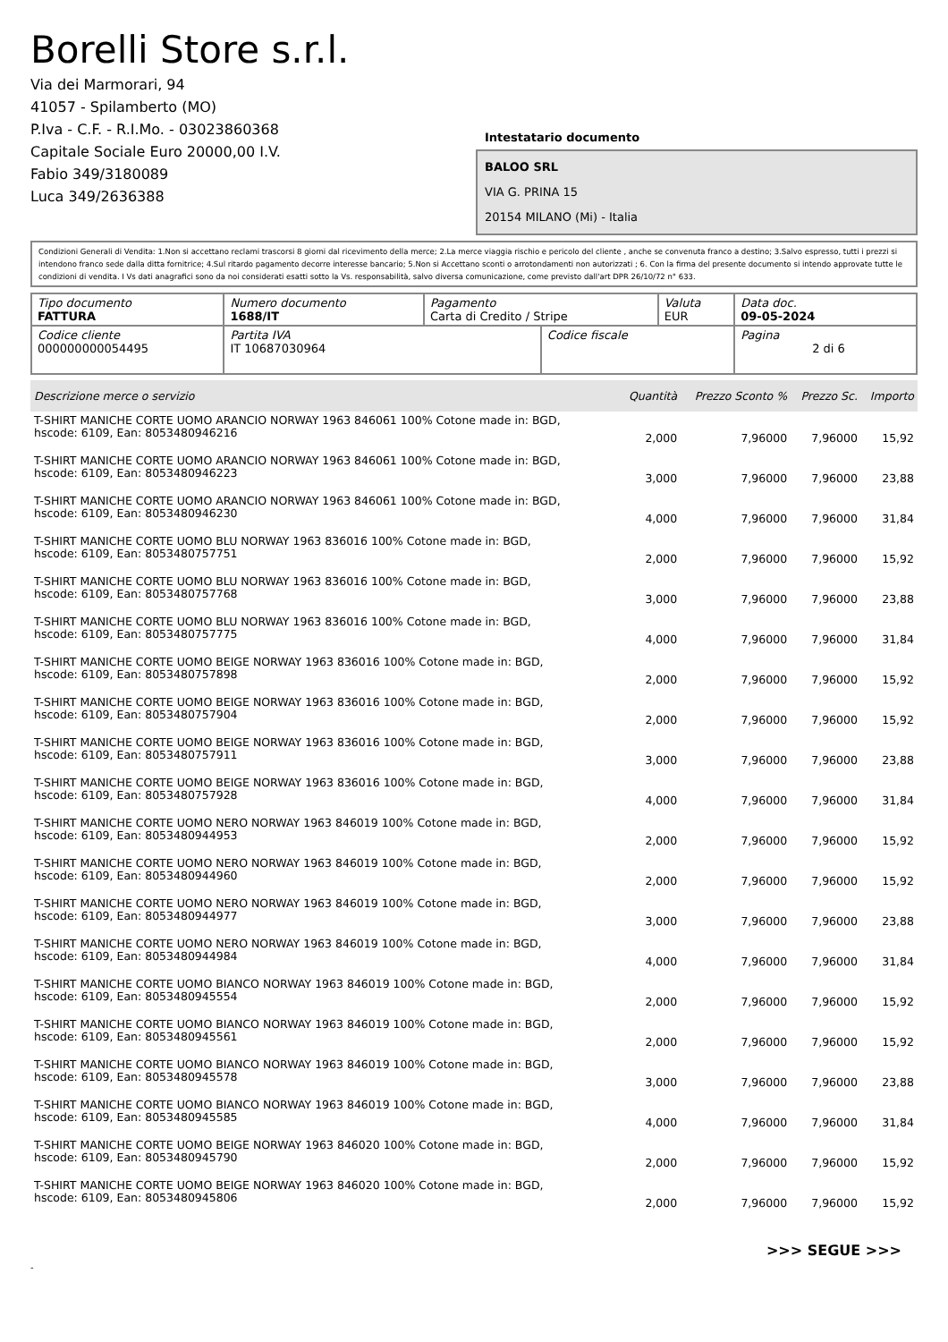Borelli Store s.r.l.
Via dei Marmorari, 94
41057 - Spilamberto (MO)
P.Iva - C.F. - R.I.Mo. - 03023860368
Capitale Sociale Euro 20000,00 I.V.
Fabio 349/3180089
Luca 349/2636388
Intestatario documento
BALOO SRL
VIA G. PRINA 15
20154 MILANO (Mi) - Italia
Condizioni Generali di Vendita: 1.Non si accettano reclami trascorsi 8 giorni dal ricevimento della merce; 2.La merce viaggia rischio e pericolo del cliente , anche se convenuta franco a destino; 3.Salvo espresso, tutti i prezzi si intendono franco sede dalla ditta fornitrice; 4.Sul ritardo pagamento decorre interesse bancario; 5.Non si Accettano sconti o arrotondamenti non autorizzati ; 6. Con la firma del presente documento si intendo approvate tutte le condizioni di vendita. I Vs dati anagrafici sono da noi considerati esatti sotto la Vs. responsabilità, salvo diversa comunicazione, come previsto dall'art DPR 26/10/72 n° 633.
| Tipo documento FATTURA | Numero documento 1688/IT | Pagamento Carta di Credito / Stripe | | Valuta EUR | Data doc. 09-05-2024 |
| Codice cliente 000000000054495 | Partita IVA IT 10687030964 | | Codice fiscale | | Pagina 2 di 6 |
| Descrizione merce o servizio | Quantità | Prezzo Sconto % | Prezzo Sc. | Importo |
| --- | --- | --- | --- | --- |
| T-SHIRT MANICHE CORTE UOMO ARANCIO NORWAY 1963 846061 100% Cotone made in: BGD, hscode: 6109, Ean: 8053480946216 | 2,000 | 7,96000 | 7,96000 | 15,92 |
| T-SHIRT MANICHE CORTE UOMO ARANCIO NORWAY 1963 846061 100% Cotone made in: BGD, hscode: 6109, Ean: 8053480946223 | 3,000 | 7,96000 | 7,96000 | 23,88 |
| T-SHIRT MANICHE CORTE UOMO ARANCIO NORWAY 1963 846061 100% Cotone made in: BGD, hscode: 6109, Ean: 8053480946230 | 4,000 | 7,96000 | 7,96000 | 31,84 |
| T-SHIRT MANICHE CORTE UOMO BLU NORWAY 1963 836016 100% Cotone made in: BGD, hscode: 6109, Ean: 8053480757751 | 2,000 | 7,96000 | 7,96000 | 15,92 |
| T-SHIRT MANICHE CORTE UOMO BLU NORWAY 1963 836016 100% Cotone made in: BGD, hscode: 6109, Ean: 8053480757768 | 3,000 | 7,96000 | 7,96000 | 23,88 |
| T-SHIRT MANICHE CORTE UOMO BLU NORWAY 1963 836016 100% Cotone made in: BGD, hscode: 6109, Ean: 8053480757775 | 4,000 | 7,96000 | 7,96000 | 31,84 |
| T-SHIRT MANICHE CORTE UOMO BEIGE NORWAY 1963 836016 100% Cotone made in: BGD, hscode: 6109, Ean: 8053480757898 | 2,000 | 7,96000 | 7,96000 | 15,92 |
| T-SHIRT MANICHE CORTE UOMO BEIGE NORWAY 1963 836016 100% Cotone made in: BGD, hscode: 6109, Ean: 8053480757904 | 2,000 | 7,96000 | 7,96000 | 15,92 |
| T-SHIRT MANICHE CORTE UOMO BEIGE NORWAY 1963 836016 100% Cotone made in: BGD, hscode: 6109, Ean: 8053480757911 | 3,000 | 7,96000 | 7,96000 | 23,88 |
| T-SHIRT MANICHE CORTE UOMO BEIGE NORWAY 1963 836016 100% Cotone made in: BGD, hscode: 6109, Ean: 8053480757928 | 4,000 | 7,96000 | 7,96000 | 31,84 |
| T-SHIRT MANICHE CORTE UOMO NERO NORWAY 1963 846019 100% Cotone made in: BGD, hscode: 6109, Ean: 8053480944953 | 2,000 | 7,96000 | 7,96000 | 15,92 |
| T-SHIRT MANICHE CORTE UOMO NERO NORWAY 1963 846019 100% Cotone made in: BGD, hscode: 6109, Ean: 8053480944960 | 2,000 | 7,96000 | 7,96000 | 15,92 |
| T-SHIRT MANICHE CORTE UOMO NERO NORWAY 1963 846019 100% Cotone made in: BGD, hscode: 6109, Ean: 8053480944977 | 3,000 | 7,96000 | 7,96000 | 23,88 |
| T-SHIRT MANICHE CORTE UOMO NERO NORWAY 1963 846019 100% Cotone made in: BGD, hscode: 6109, Ean: 8053480944984 | 4,000 | 7,96000 | 7,96000 | 31,84 |
| T-SHIRT MANICHE CORTE UOMO BIANCO NORWAY 1963 846019 100% Cotone made in: BGD, hscode: 6109, Ean: 8053480945554 | 2,000 | 7,96000 | 7,96000 | 15,92 |
| T-SHIRT MANICHE CORTE UOMO BIANCO NORWAY 1963 846019 100% Cotone made in: BGD, hscode: 6109, Ean: 8053480945561 | 2,000 | 7,96000 | 7,96000 | 15,92 |
| T-SHIRT MANICHE CORTE UOMO BIANCO NORWAY 1963 846019 100% Cotone made in: BGD, hscode: 6109, Ean: 8053480945578 | 3,000 | 7,96000 | 7,96000 | 23,88 |
| T-SHIRT MANICHE CORTE UOMO BIANCO NORWAY 1963 846019 100% Cotone made in: BGD, hscode: 6109, Ean: 8053480945585 | 4,000 | 7,96000 | 7,96000 | 31,84 |
| T-SHIRT MANICHE CORTE UOMO BEIGE NORWAY 1963 846020 100% Cotone made in: BGD, hscode: 6109, Ean: 8053480945790 | 2,000 | 7,96000 | 7,96000 | 15,92 |
| T-SHIRT MANICHE CORTE UOMO BEIGE NORWAY 1963 846020 100% Cotone made in: BGD, hscode: 6109, Ean: 8053480945806 | 2,000 | 7,96000 | 7,96000 | 15,92 |
>>> SEGUE >>>
-